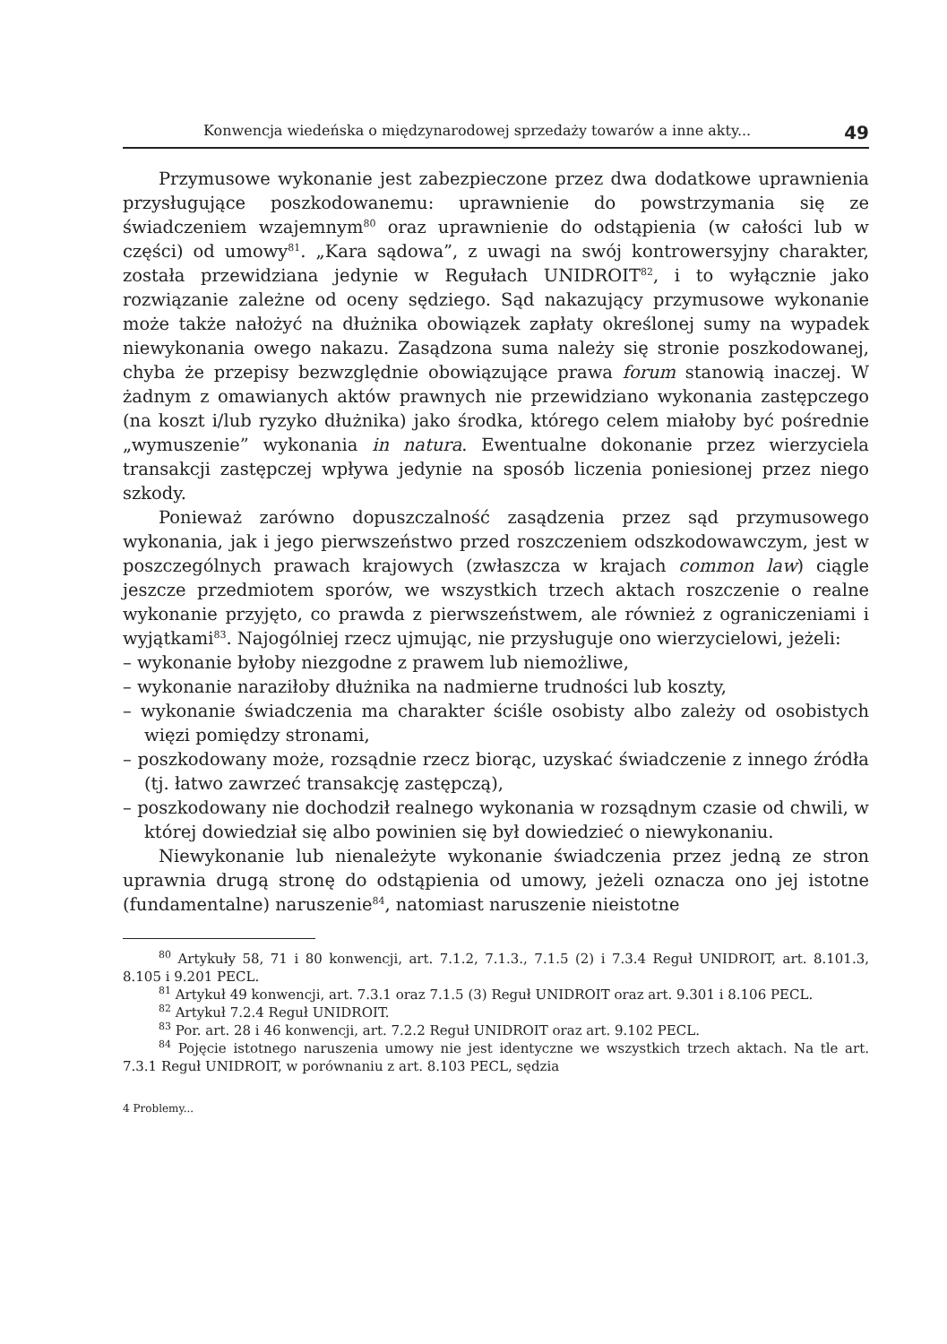Konwencja wiedeńska o międzynarodowej sprzedaży towarów a inne akty... 49
Przymusowe wykonanie jest zabezpieczone przez dwa dodatkowe uprawnienia przysługujące poszkodowanemu: uprawnienie do powstrzymania się ze świadczeniem wzajemnym<sup>80</sup> oraz uprawnienie do odstąpienia (w całości lub w części) od umowy<sup>81</sup>. „Kara sądowa”, z uwagi na swój kontrowersyjny charakter, została przewidziana jedynie w Regułach UNIDROIT<sup>82</sup>, i to wyłącznie jako rozwiązanie zależne od oceny sędziego. Sąd nakazujący przymusowe wykonanie może także nałożyć na dłużnika obowiązek zapłaty określonej sumy na wypadek niewykonania owego nakazu. Zasądzona suma należy się stronie poszkodowanej, chyba że przepisy bezwzględnie obowiązujące prawa forum stanowią inaczej. W żadnym z omawianych aktów prawnych nie przewidziano wykonania zastępczego (na koszt i/lub ryzyko dłużnika) jako środka, którego celem miałoby być pośrednie „wymuszenie” wykonania in natura. Ewentualne dokonanie przez wierzyciela transakcji zastępczej wpływa jedynie na sposób liczenia poniesionej przez niego szkody.
Ponieważ zarówno dopuszczalność zasądzenia przez sąd przymusowego wykonania, jak i jego pierwszeństwo przed roszczeniem odszkodowawczym, jest w poszczególnych prawach krajowych (zwłaszcza w krajach common law) ciągle jeszcze przedmiotem sporów, we wszystkich trzech aktach roszczenie o realne wykonanie przyjęto, co prawda z pierwszeństwem, ale również z ograniczeniami i wyjątkami<sup>83</sup>. Najogólniej rzecz ujmując, nie przysługuje ono wierzycielowi, jeżeli:
– wykonanie byłoby niezgodne z prawem lub niemożliwe,
– wykonanie naraziłoby dłużnika na nadmierne trudności lub koszty,
– wykonanie świadczenia ma charakter ściśle osobisty albo zależy od osobistych więzi pomiędzy stronami,
– poszkodowany może, rozsądnie rzecz biorąc, uzyskać świadczenie z innego źródła (tj. łatwo zawrzeć transakcję zastępczą),
– poszkodowany nie dochodził realnego wykonania w rozsądnym czasie od chwili, w której dowiedział się albo powinien się był dowiedzieć o niewykonaniu.
Niewykonanie lub nienależyte wykonanie świadczenia przez jedną ze stron uprawnia drugą stronę do odstąpienia od umowy, jeżeli oznacza ono jej istotne (fundamentalne) naruszenie<sup>84</sup>, natomiast naruszenie nieistotne
<sup>80</sup> Artykuły 58, 71 i 80 konwencji, art. 7.1.2, 7.1.3., 7.1.5 (2) i 7.3.4 Reguł UNIDROIT, art. 8.101.3, 8.105 i 9.201 PECL.
<sup>81</sup> Artykuł 49 konwencji, art. 7.3.1 oraz 7.1.5 (3) Reguł UNIDROIT oraz art. 9.301 i 8.106 PECL.
<sup>82</sup> Artykuł 7.2.4 Reguł UNIDROIT.
<sup>83</sup> Por. art. 28 i 46 konwencji, art. 7.2.2 Reguł UNIDROIT oraz art. 9.102 PECL.
<sup>84</sup> Pojęcie istotnego naruszenia umowy nie jest identyczne we wszystkich trzech aktach. Na tle art. 7.3.1 Reguł UNIDROIT, w porównaniu z art. 8.103 PECL, sędzia
4 Problemy...